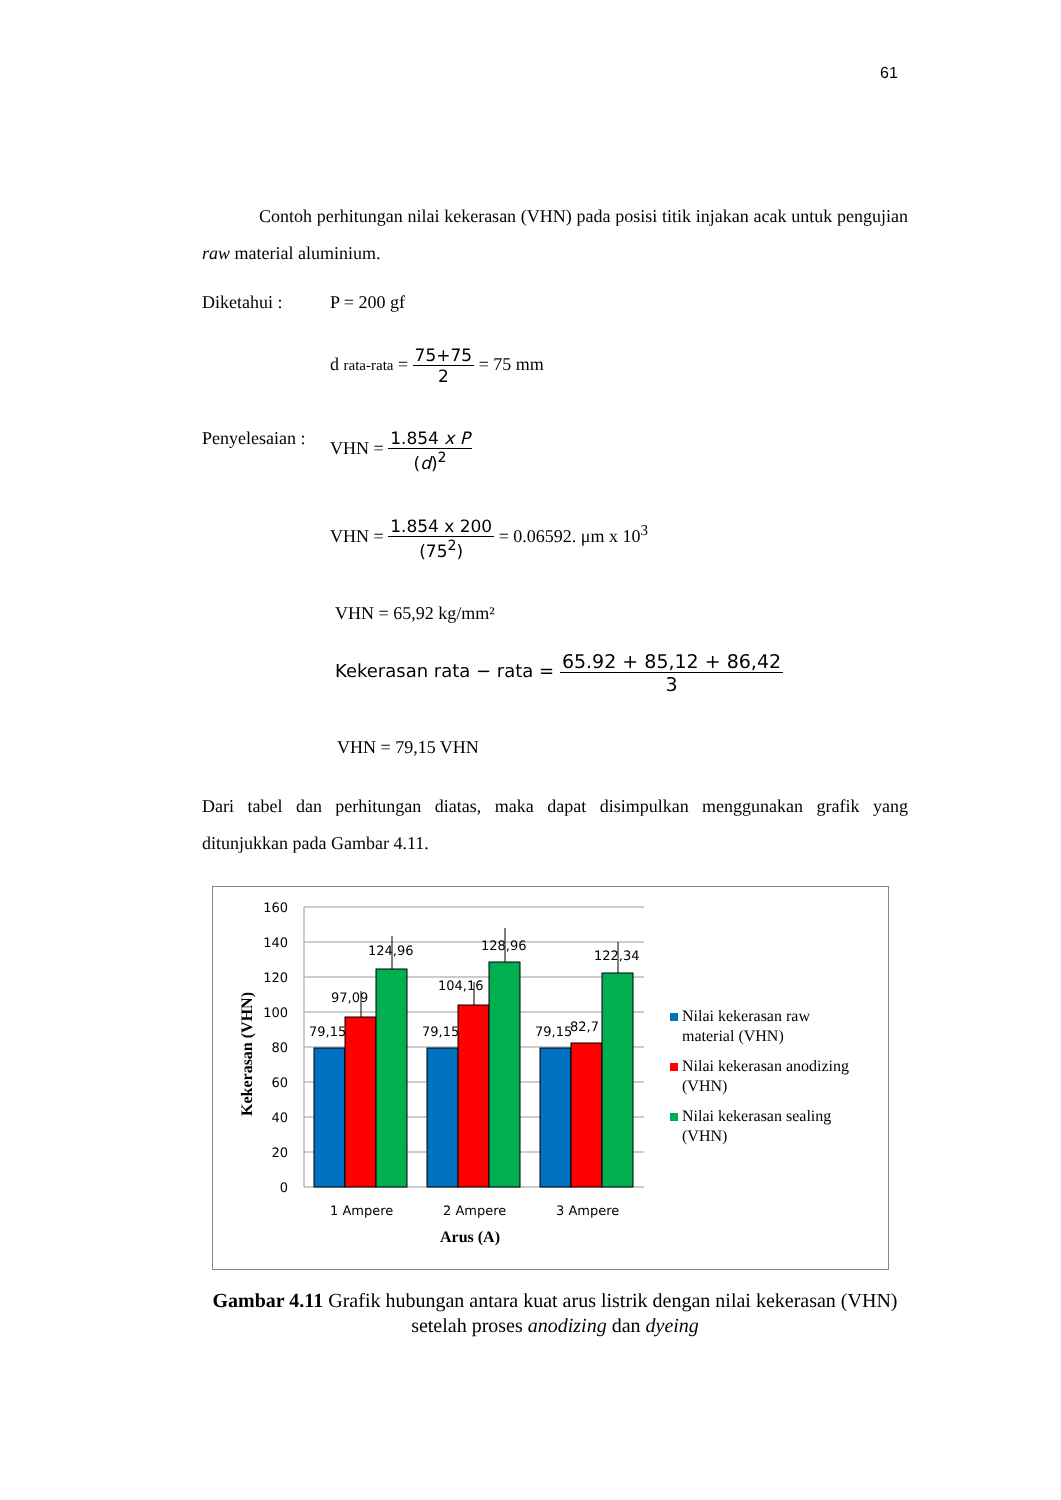61
Contoh perhitungan nilai kekerasan (VHN) pada posisi titik injakan acak untuk pengujian raw material aluminium.
Diketahui : P = 200 gf
d rata-rata = 75+75 2 = 75 mm
Penyelesaian : VHN = 1.854 x P (d)<sup>2</sup>
VHN = 1.854 x 200 (75<sup>2</sup>) = 0.06592. μm x 10<sup>3</sup>
VHN = 65,92 kg/mm²
Kekerasan rata − rata = 65.92 + 85,12 + 86,42 3
VHN = 79,15 VHN
Dari tabel dan perhitungan diatas, maka dapat disimpulkan menggunakan grafik yang ditunjukkan pada Gambar 4.11.
160
140
120
100
80
60
40
20
0
79,15
79,15
79,15
97,09
104,16
82,7
124,96
128,96
122,34
1 Ampere
2 Ampere
3 Ampere
Arus (A)
Kekerasan (VHN)
Nilai kekerasan raw
material (VHN)
Nilai kekerasan anodizing
(VHN)
Nilai kekerasan sealing
(VHN)
Gambar 4.11 Grafik hubungan antara kuat arus listrik dengan nilai kekerasan (VHN) setelah proses anodizing dan dyeing